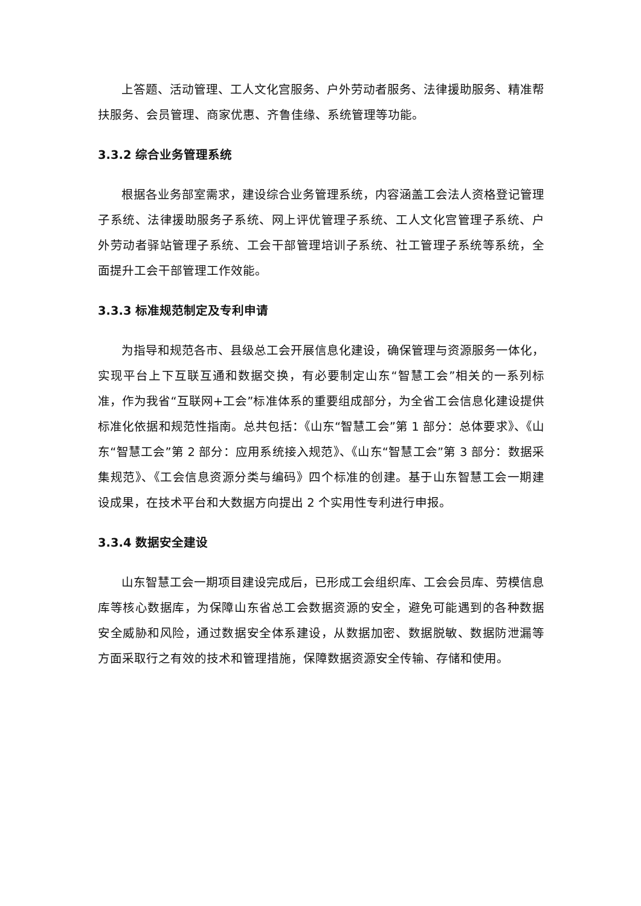上答题、活动管理、工人文化宫服务、户外劳动者服务、法律援助服务、精准帮扶服务、会员管理、商家优惠、齐鲁佳缘、系统管理等功能。
3.3.2 综合业务管理系统
根据各业务部室需求，建设综合业务管理系统，内容涵盖工会法人资格登记管理子系统、法律援助服务子系统、网上评优管理子系统、工人文化宫管理子系统、户外劳动者驿站管理子系统、工会干部管理培训子系统、社工管理子系统等系统，全面提升工会干部管理工作效能。
3.3.3 标准规范制定及专利申请
为指导和规范各市、县级总工会开展信息化建设，确保管理与资源服务一体化，实现平台上下互联互通和数据交换，有必要制定山东“智慧工会”相关的一系列标准，作为我省“互联网+工会”标准体系的重要组成部分，为全省工会信息化建设提供标准化依据和规范性指南。总共包括：《山东“智慧工会”第 1 部分：总体要求》、《山东“智慧工会”第 2 部分：应用系统接入规范》、《山东“智慧工会”第 3 部分：数据采集规范》、《工会信息资源分类与编码》四个标准的创建。基于山东智慧工会一期建设成果，在技术平台和大数据方向提出 2 个实用性专利进行申报。
3.3.4 数据安全建设
山东智慧工会一期项目建设完成后，已形成工会组织库、工会会员库、劳模信息库等核心数据库，为保障山东省总工会数据资源的安全，避免可能遇到的各种数据安全威胁和风险，通过数据安全体系建设，从数据加密、数据脱敏、数据防泄漏等方面采取行之有效的技术和管理措施，保障数据资源安全传输、存储和使用。